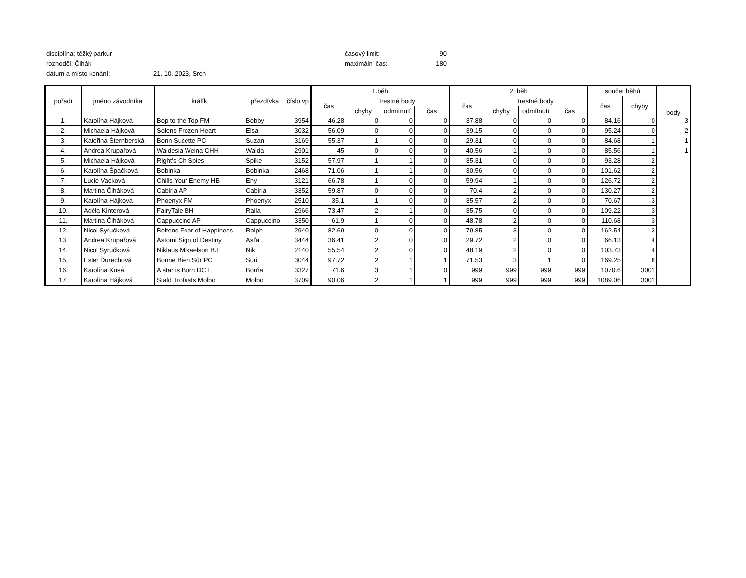disciplína: těžký parkur časový limit: 90
rozhodčí: Čihák maximální čas: 180
datum a místo konání: 21. 10. 2023, Srch
| pořadí | jméno závodníka | králík | přezdívka | číslo vp | 1.běh | | | | 2. běh | | | | součet běhů | | body |
| | | | | | čas | trestné body | | | čas | trestné body | | | čas | chyby | |
| | | | | | | chyby | odmítnutí | čas | | chyby | odmítnutí | čas | | | |
| 1. | Karolína Hájková | Bop to the Top FM | Bobby | 3954 | 46.28 | 0 | 0 | 0 | 37.88 | 0 | 0 | 0 | 84.16 | 0 | 3 |
| 2. | Michaela Hájková | Solens Frozen Heart | Elsa | 3032 | 56.09 | 0 | 0 | 0 | 39.15 | 0 | 0 | 0 | 95.24 | 0 | 2 |
| 3. | Kateřina Šternberská | Bonn Sucette PC | Suzan | 3169 | 55.37 | 1 | 0 | 0 | 29.31 | 0 | 0 | 0 | 84.68 | 1 | 1 |
| 4. | Andrea Krupařová | Waldesia Weina CHH | Walda | 2901 | 45 | 0 | 0 | 0 | 40.56 | 1 | 0 | 0 | 85.56 | 1 | 1 |
| 5. | Michaela Hájková | Right’s Ch Spies | Spike | 3152 | 57.97 | 1 | 1 | 0 | 35.31 | 0 | 0 | 0 | 93.28 | 2 | |
| 6. | Karolína Špačková | Bobinka | Bobinka | 2468 | 71.06 | 1 | 1 | 0 | 30.56 | 0 | 0 | 0 | 101.62 | 2 | |
| 7. | Lucie Vacková | Chills Your Enemy HB | Eny | 3121 | 66.78 | 1 | 0 | 0 | 59.94 | 1 | 0 | 0 | 126.72 | 2 | |
| 8. | Martina Čiháková | Cabiria AP | Cabiria | 3352 | 59.87 | 0 | 0 | 0 | 70.4 | 2 | 0 | 0 | 130.27 | 2 | |
| 9. | Karolína Hájková | Phoenyx FM | Phoenyx | 2510 | 35.1 | 1 | 0 | 0 | 35.57 | 2 | 0 | 0 | 70.67 | 3 | |
| 10. | Adéla Kinterová | FairyTale BH | Raila | 2966 | 73.47 | 2 | 1 | 0 | 35.75 | 0 | 0 | 0 | 109.22 | 3 | |
| 11. | Martina Čiháková | Cappuccino AP | Cappuccino | 3350 | 61.9 | 1 | 0 | 0 | 48.78 | 2 | 0 | 0 | 110.68 | 3 | |
| 12. | Nicol Syručková | Boltens Fear of Happiness | Ralph | 2940 | 82.69 | 0 | 0 | 0 | 79.85 | 3 | 0 | 0 | 162.54 | 3 | |
| 13. | Andrea Krupařová | Astomi Sign of Destiny | Asťa | 3444 | 36.41 | 2 | 0 | 0 | 29.72 | 2 | 0 | 0 | 66.13 | 4 | |
| 14. | Nicol Syručková | Niklaus Mikaelson BJ | Nik | 2140 | 55.54 | 2 | 0 | 0 | 48.19 | 2 | 0 | 0 | 103.73 | 4 | |
| 15. | Ester Ďurechová | Bonne Bien Sûr PC | Suri | 3044 | 97.72 | 2 | 1 | 1 | 71.53 | 3 | 1 | 0 | 169.25 | 8 | |
| 16. | Karolína Kusá | A star is Born DCT | Borňa | 3327 | 71.6 | 3 | 1 | 0 | 999 | 999 | 999 | 999 | 1070.6 | 3001 | |
| 17. | Karolína Hájková | Stald Trofasts Molbo | Molbo | 3709 | 90.06 | 2 | 1 | 1 | 999 | 999 | 999 | 999 | 1089.06 | 3001 | |